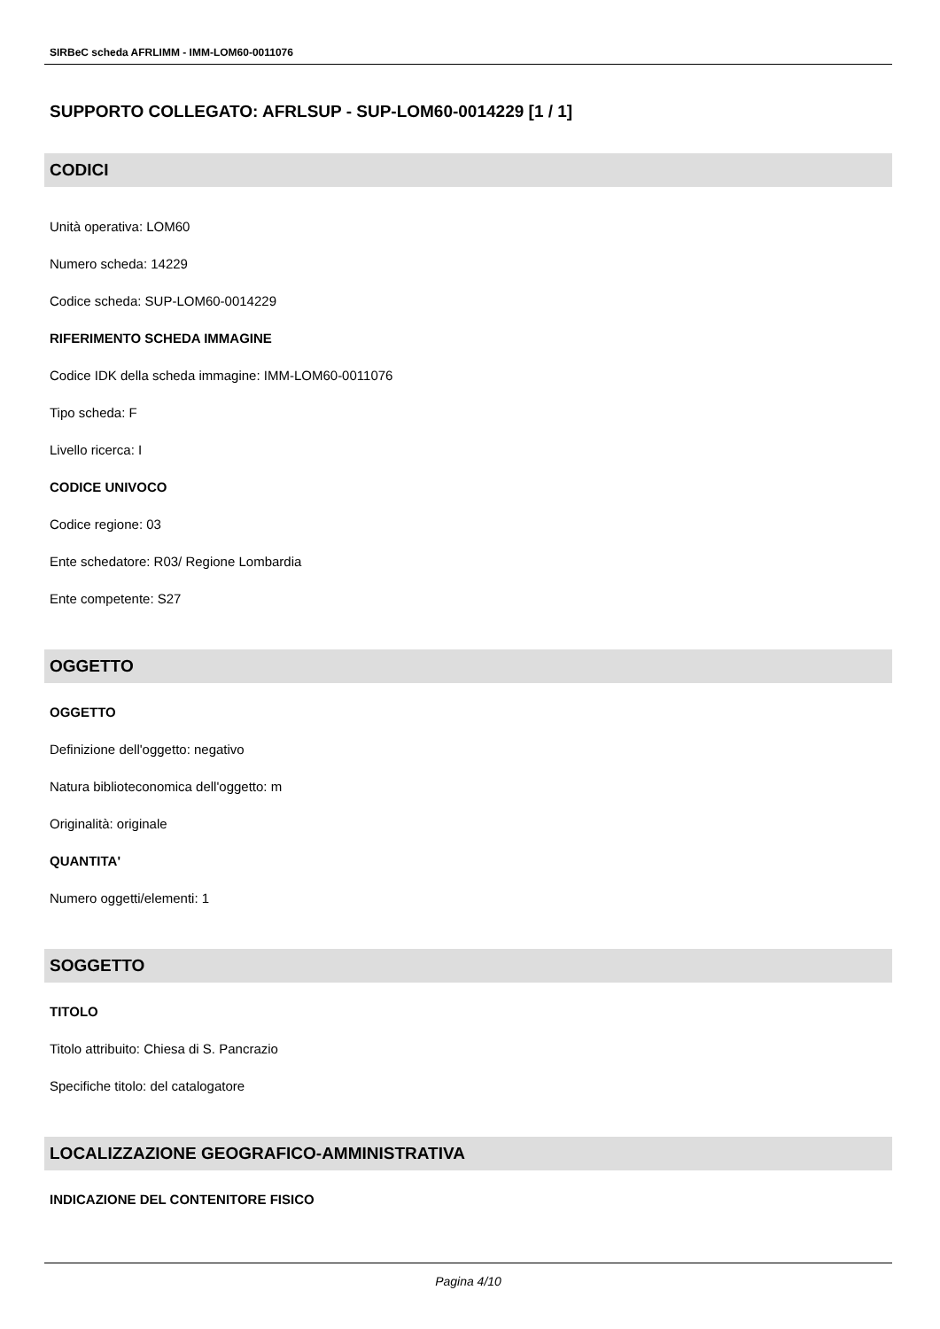SIRBeC scheda AFRLIMM - IMM-LOM60-0011076
SUPPORTO COLLEGATO: AFRLSUP - SUP-LOM60-0014229 [1 / 1]
CODICI
Unità operativa: LOM60
Numero scheda: 14229
Codice scheda: SUP-LOM60-0014229
RIFERIMENTO SCHEDA IMMAGINE
Codice IDK della scheda immagine: IMM-LOM60-0011076
Tipo scheda: F
Livello ricerca: I
CODICE UNIVOCO
Codice regione: 03
Ente schedatore: R03/ Regione Lombardia
Ente competente: S27
OGGETTO
OGGETTO
Definizione dell'oggetto: negativo
Natura biblioteconomica dell'oggetto: m
Originalità: originale
QUANTITA'
Numero oggetti/elementi: 1
SOGGETTO
TITOLO
Titolo attribuito: Chiesa di S. Pancrazio
Specifiche titolo: del catalogatore
LOCALIZZAZIONE GEOGRAFICO-AMMINISTRATIVA
INDICAZIONE DEL CONTENITORE FISICO
Pagina 4/10